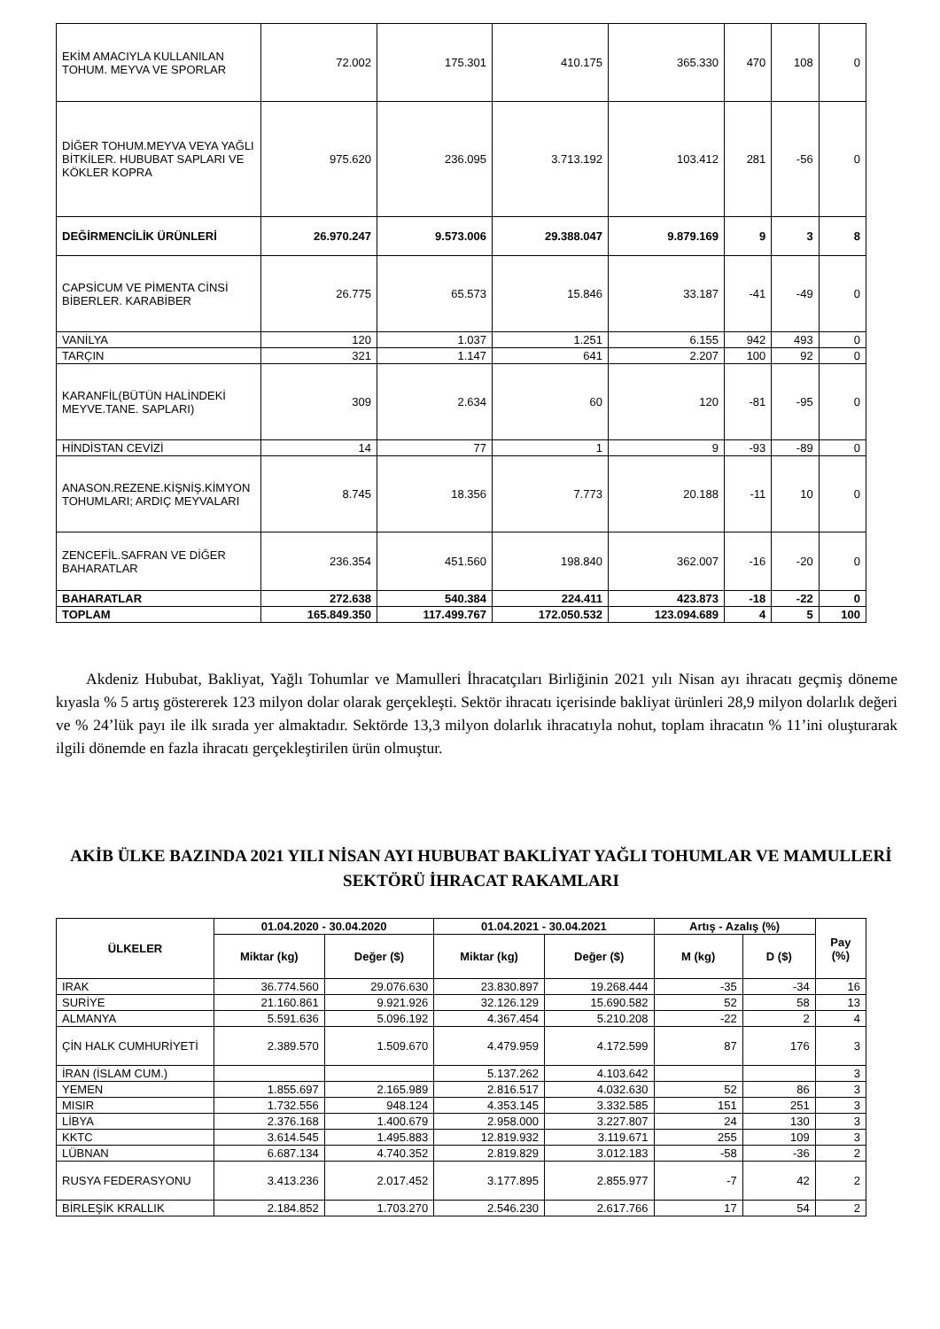| EKİM AMACIYLA KULLANILAN TOHUM. MEYVA VE SPORLAR | 72.002 | 175.301 | 410.175 | 365.330 | 470 | 108 | 0 |
| DİĞER TOHUM.MEYVA VEYA YAĞLI BİTKİLER. HUBUBAT SAPLARI VE KÖKLER KOPRA | 975.620 | 236.095 | 3.713.192 | 103.412 | 281 | -56 | 0 |
| DEĞİRMENCİLİK ÜRÜNLERİ | 26.970.247 | 9.573.006 | 29.388.047 | 9.879.169 | 9 | 3 | 8 |
| CAPSİCUM VE PİMENTA CİNSİ BİBERLER. KARABİBER | 26.775 | 65.573 | 15.846 | 33.187 | -41 | -49 | 0 |
| VANİLYA | 120 | 1.037 | 1.251 | 6.155 | 942 | 493 | 0 |
| TARÇIN | 321 | 1.147 | 641 | 2.207 | 100 | 92 | 0 |
| KARANFİL(BÜTÜN HALİNDEKİ MEYVE.TANE. SAPLARI) | 309 | 2.634 | 60 | 120 | -81 | -95 | 0 |
| HİNDİSTAN CEVİZİ | 14 | 77 | 1 | 9 | -93 | -89 | 0 |
| ANASON.REZENE.KİŞNİŞ.KİMYON TOHUMLARI; ARDIÇ MEYVALARI | 8.745 | 18.356 | 7.773 | 20.188 | -11 | 10 | 0 |
| ZENCEFİL.SAFRAN VE DİĞER BAHARATLAR | 236.354 | 451.560 | 198.840 | 362.007 | -16 | -20 | 0 |
| BAHARATLAR | 272.638 | 540.384 | 224.411 | 423.873 | -18 | -22 | 0 |
| TOPLAM | 165.849.350 | 117.499.767 | 172.050.532 | 123.094.689 | 4 | 5 | 100 |
Akdeniz Hububat, Bakliyat, Yağlı Tohumlar ve Mamulleri İhracatçıları Birliğinin 2021 yılı Nisan ayı ihracatı geçmiş döneme kıyasla % 5 artış göstererek 123 milyon dolar olarak gerçekleşti. Sektör ihracatı içerisinde bakliyat ürünleri 28,9 milyon dolarlık değeri ve % 24’lük payı ile ilk sırada yer almaktadır. Sektörde 13,3 milyon dolarlık ihracatıyla nohut, toplam ihracatın % 11’ini oluşturarak ilgili dönemde en fazla ihracatı gerçekleştirilen ürün olmuştur.
AKİB ÜLKE BAZINDA 2021 YILI NİSAN AYI HUBUBAT BAKLİYAT YAĞLI TOHUMLAR VE MAMULLERİ SEKTÖRÜ İHRACAT RAKAMLARI
| ÜLKELER | 01.04.2020 - 30.04.2020 | | 01.04.2021 - 30.04.2021 | | Artış - Azalış (%) | | Pay (%) |
| --- | --- | --- | --- | --- | --- | --- | --- |
| | Miktar (kg) | Değer ($) | Miktar (kg) | Değer ($) | M (kg) | D ($) | |
| IRAK | 36.774.560 | 29.076.630 | 23.830.897 | 19.268.444 | -35 | -34 | 16 |
| SURİYE | 21.160.861 | 9.921.926 | 32.126.129 | 15.690.582 | 52 | 58 | 13 |
| ALMANYA | 5.591.636 | 5.096.192 | 4.367.454 | 5.210.208 | -22 | 2 | 4 |
| ÇİN HALK CUMHURİYETİ | 2.389.570 | 1.509.670 | 4.479.959 | 4.172.599 | 87 | 176 | 3 |
| İRAN (İSLAM CUM.) | | | 5.137.262 | 4.103.642 | | | 3 |
| YEMEN | 1.855.697 | 2.165.989 | 2.816.517 | 4.032.630 | 52 | 86 | 3 |
| MISIR | 1.732.556 | 948.124 | 4.353.145 | 3.332.585 | 151 | 251 | 3 |
| LİBYA | 2.376.168 | 1.400.679 | 2.958.000 | 3.227.807 | 24 | 130 | 3 |
| KKTC | 3.614.545 | 1.495.883 | 12.819.932 | 3.119.671 | 255 | 109 | 3 |
| LÜBNAN | 6.687.134 | 4.740.352 | 2.819.829 | 3.012.183 | -58 | -36 | 2 |
| RUSYA FEDERASYONU | 3.413.236 | 2.017.452 | 3.177.895 | 2.855.977 | -7 | 42 | 2 |
| BİRLEŞİK KRALLIK | 2.184.852 | 1.703.270 | 2.546.230 | 2.617.766 | 17 | 54 | 2 |